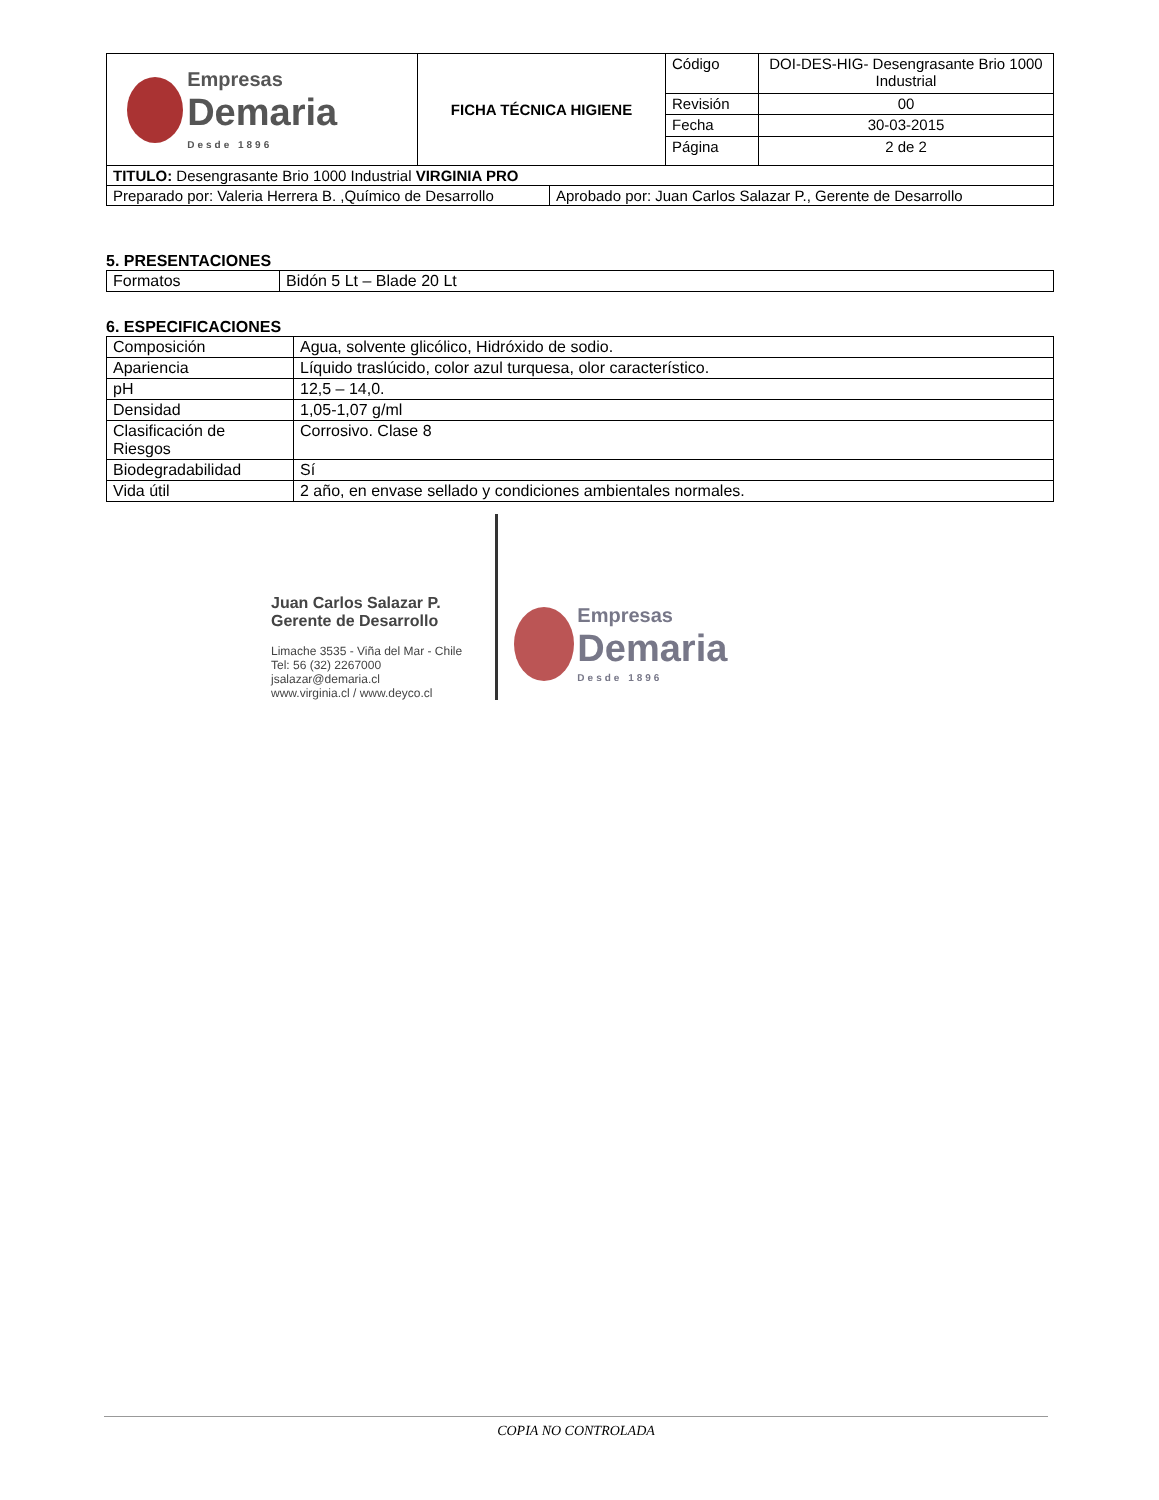| Empresas Demaria Desde 1896 | FICHA TÉCNICA HIGIENE | Código | DOI-DES-HIG- Desengrasante Brio 1000 Industrial |
| | | Revisión | 00 |
| | | Fecha | 30-03-2015 |
| | | Página | 2 de 2 |
| TITULO: Desengrasante Brio 1000 Industrial VIRGINIA PRO | |
| Preparado por: Valeria Herrera B. ,Químico de Desarrollo | Aprobado por: Juan Carlos Salazar P., Gerente de Desarrollo |
5. PRESENTACIONES
| Formatos | Bidón 5 Lt – Blade 20 Lt |
6. ESPECIFICACIONES
| Composición | Agua, solvente glicólico, Hidróxido de sodio. |
| Apariencia | Líquido traslúcido, color azul turquesa, olor característico. |
| pH | 12,5 – 14,0. |
| Densidad | 1,05-1,07 g/ml |
| Clasificación de Riesgos | Corrosivo. Clase 8 |
| Biodegradabilidad | Sí |
| Vida útil | 2 año, en envase sellado y condiciones ambientales normales. |
Juan Carlos Salazar P.
Gerente de Desarrollo
Limache 3535 - Viña del Mar - Chile
Tel: 56 (32) 2267000
jsalazar@demaria.cl
www.virginia.cl / www.deyco.cl
Empresas
Demaria
Desde 1896
COPIA NO CONTROLADA